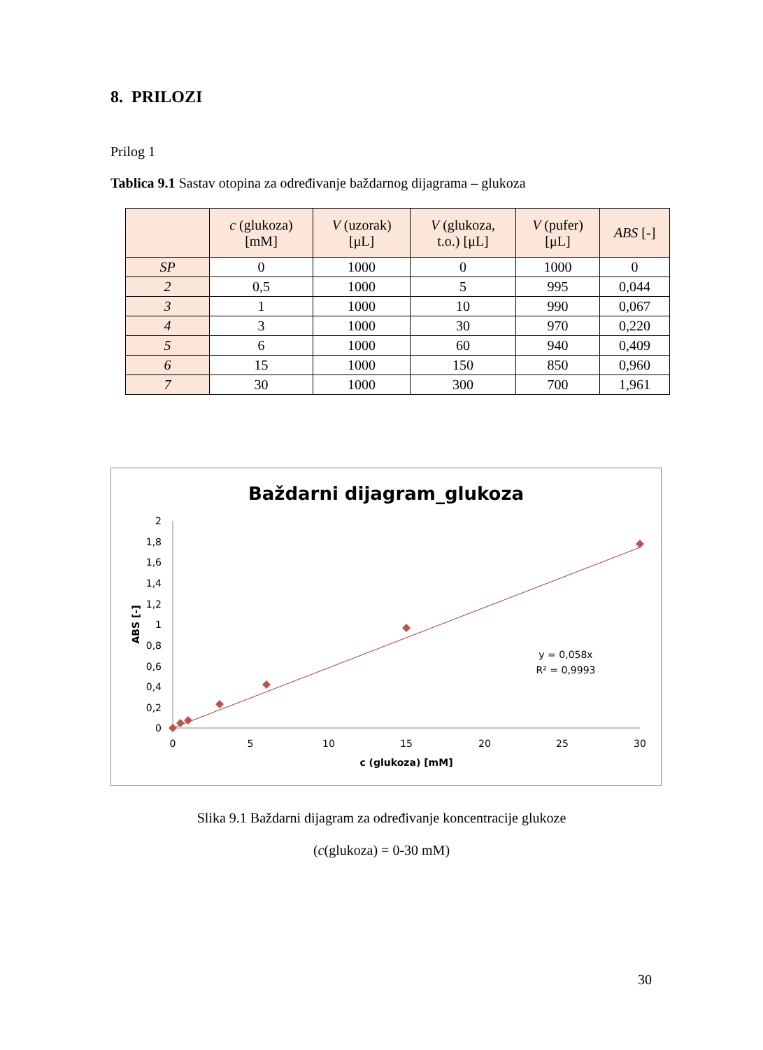8. PRILOZI
Prilog 1
Tablica 9.1 Sastav otopina za određivanje baždarnog dijagrama – glukoza
| | c (glukoza) [mM] | V (uzorak) [μL] | V (glukoza, t.o.) [μL] | V (pufer) [μL] | ABS [-] |
| --- | --- | --- | --- | --- | --- |
| SP | 0 | 1000 | 0 | 1000 | 0 |
| 2 | 0,5 | 1000 | 5 | 995 | 0,044 |
| 3 | 1 | 1000 | 10 | 990 | 0,067 |
| 4 | 3 | 1000 | 30 | 970 | 0,220 |
| 5 | 6 | 1000 | 60 | 940 | 0,409 |
| 6 | 15 | 1000 | 150 | 850 | 0,960 |
| 7 | 30 | 1000 | 300 | 700 | 1,961 |
Baždarni dijagram_glukoza
2
1,8
1,6
1,4
1,2
1
0,8
0,6
0,4
0,2
0
0
5
10
15
20
25
30
c (glukoza) [mM]
ABS [-]
y = 0,058x
R² = 0,9993
Slika 9.1 Baždarni dijagram za određivanje koncentracije glukoze
(c(glukoza) = 0-30 mM)
30